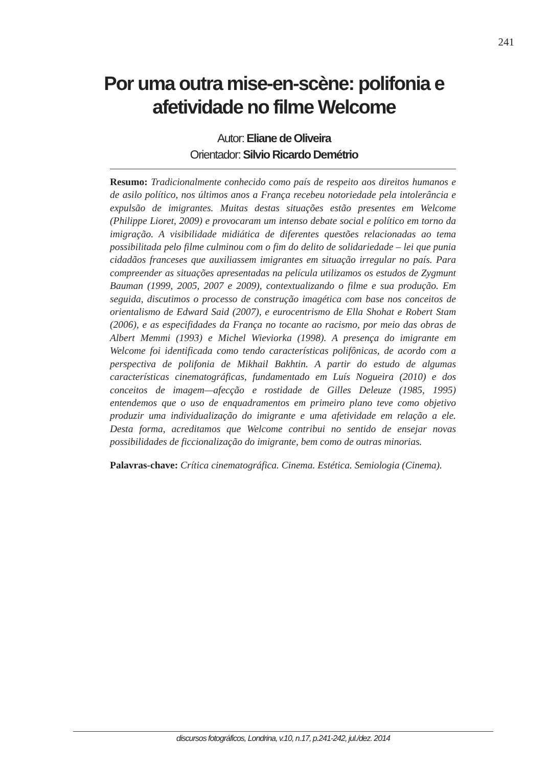241
Por uma outra mise-en-scène: polifonia e
afetividade no filme Welcome
Autor: Eliane de Oliveira
Orientador: Silvio Ricardo Demétrio
Resumo: Tradicionalmente conhecido como país de respeito aos direitos humanos e de asilo político, nos últimos anos a França recebeu notoriedade pela intolerância e expulsão de imigrantes. Muitas destas situações estão presentes em Welcome (Philippe Lioret, 2009) e provocaram um intenso debate social e político em torno da imigração. A visibilidade midiática de diferentes questões relacionadas ao tema possibilitada pelo filme culminou com o fim do delito de solidariedade – lei que punia cidadãos franceses que auxiliassem imigrantes em situação irregular no país. Para compreender as situações apresentadas na película utilizamos os estudos de Zygmunt Bauman (1999, 2005, 2007 e 2009), contextualizando o filme e sua produção. Em seguida, discutimos o processo de construção imagética com base nos conceitos de orientalismo de Edward Said (2007), e eurocentrismo de Ella Shohat e Robert Stam (2006), e as especifidades da França no tocante ao racismo, por meio das obras de Albert Memmi (1993) e Michel Wieviorka (1998). A presença do imigrante em Welcome foi identificada como tendo características polifônicas, de acordo com a perspectiva de polifonia de Mikhail Bakhtin. A partir do estudo de algumas características cinematográficas, fundamentado em Luís Nogueira (2010) e dos conceitos de imagem—afecção e rostidade de Gilles Deleuze (1985, 1995) entendemos que o uso de enquadramentos em primeiro plano teve como objetivo produzir uma individualização do imigrante e uma afetividade em relação a ele. Desta forma, acreditamos que Welcome contribui no sentido de ensejar novas possibilidades de ficcionalização do imigrante, bem como de outras minorias.
Palavras-chave: Crítica cinematográfica. Cinema. Estética. Semiologia (Cinema).
discursos fotográficos, Londrina, v.10, n.17, p.241-242, jul./dez. 2014